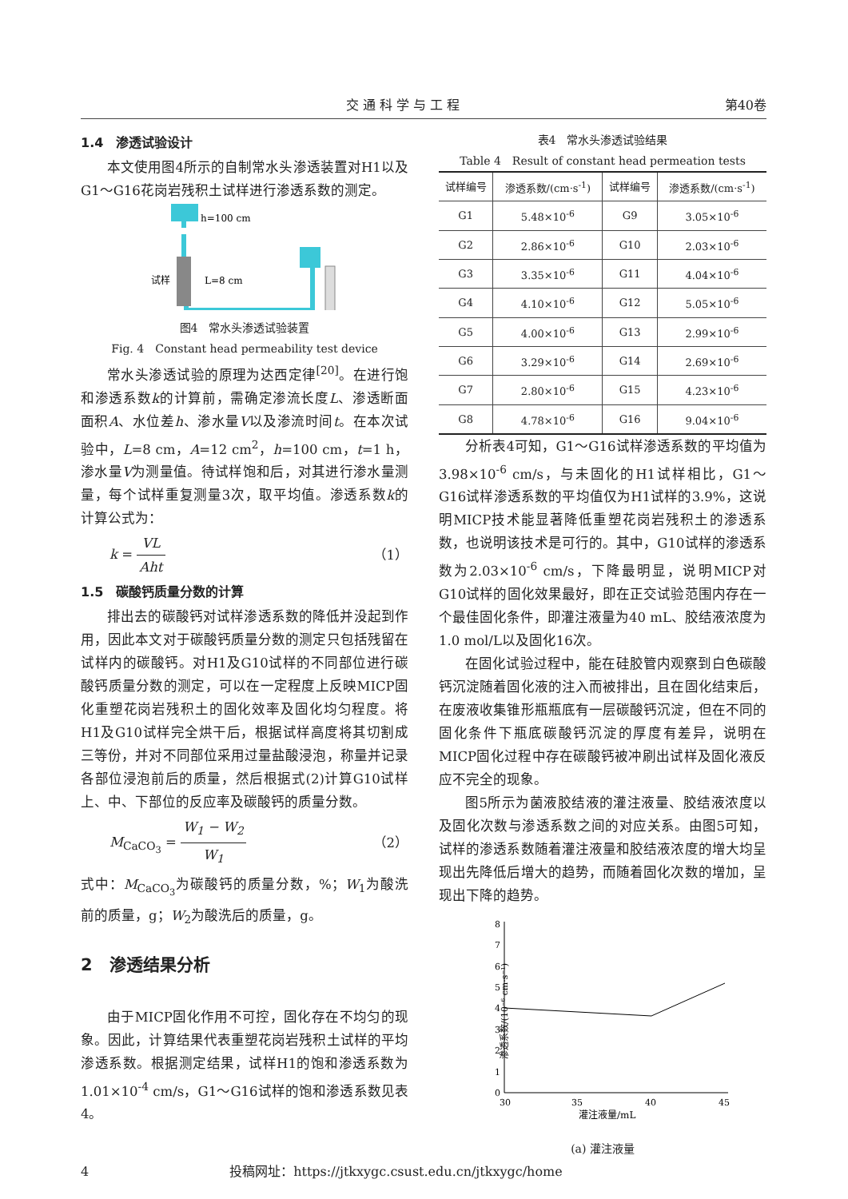交 通 科 学 与 工 程 第40卷
1.4　渗透试验设计
本文使用图4所示的自制常水头渗透装置对H1以及G1～G16花岗岩残积土试样进行渗透系数的测定。
h=100 cm
L=8 cm
试样
图4　常水头渗透试验装置
Fig. 4　Constant head permeability test device
常水头渗透试验的原理为达西定律<sup>[20]</sup>。在进行饱和渗透系数k的计算前，需确定渗流长度L、渗透断面面积A、水位差h、渗水量V以及渗流时间t。在本次试验中，L=8 cm，A=12 cm<sup>2</sup>，h=100 cm，t=1 h，渗水量V为测量值。待试样饱和后，对其进行渗水量测量，每个试样重复测量3次，取平均值。渗透系数k的计算公式为：
k = VL Aht （1）
1.5　碳酸钙质量分数的计算
排出去的碳酸钙对试样渗透系数的降低并没起到作用，因此本文对于碳酸钙质量分数的测定只包括残留在试样内的碳酸钙。对H1及G10试样的不同部位进行碳酸钙质量分数的测定，可以在一定程度上反映MICP固化重塑花岗岩残积土的固化效率及固化均匀程度。将H1及G10试样完全烘干后，根据试样高度将其切割成三等份，并对不同部位采用过量盐酸浸泡，称量并记录各部位浸泡前后的质量，然后根据式(2)计算G10试样上、中、下部位的反应率及碳酸钙的质量分数。
M<sub>CaCO<sub>3</sub></sub> = W<sub>1</sub> − W<sub>2</sub> W<sub>1</sub> （2）
式中：M<sub>CaCO<sub>3</sub></sub>为碳酸钙的质量分数，%；W<sub>1</sub>为酸洗前的质量，g；W<sub>2</sub>为酸洗后的质量，g。
2　渗透结果分析
由于MICP固化作用不可控，固化存在不均匀的现象。因此，计算结果代表重塑花岗岩残积土试样的平均渗透系数。根据测定结果，试样H1的饱和渗透系数为1.01×10<sup>-4</sup> cm/s，G1～G16试样的饱和渗透系数见表4。
表4　常水头渗透试验结果
Table 4　Result of constant head permeation tests
| 试样编号 | 渗透系数/(cm·s<sup>-1</sup>) | 试样编号 | 渗透系数/(cm·s<sup>-1</sup>) |
| --- | --- | --- | --- |
| G1 | 5.48×10<sup>-6</sup> | G9 | 3.05×10<sup>-6</sup> |
| G2 | 2.86×10<sup>-6</sup> | G10 | 2.03×10<sup>-6</sup> |
| G3 | 3.35×10<sup>-6</sup> | G11 | 4.04×10<sup>-6</sup> |
| G4 | 4.10×10<sup>-6</sup> | G12 | 5.05×10<sup>-6</sup> |
| G5 | 4.00×10<sup>-6</sup> | G13 | 2.99×10<sup>-6</sup> |
| G6 | 3.29×10<sup>-6</sup> | G14 | 2.69×10<sup>-6</sup> |
| G7 | 2.80×10<sup>-6</sup> | G15 | 4.23×10<sup>-6</sup> |
| G8 | 4.78×10<sup>-6</sup> | G16 | 9.04×10<sup>-6</sup> |
分析表4可知，G1～G16试样渗透系数的平均值为3.98×10<sup>-6</sup> cm/s，与未固化的H1试样相比，G1～G16试样渗透系数的平均值仅为H1试样的3.9%，这说明MICP技术能显著降低重塑花岗岩残积土的渗透系数，也说明该技术是可行的。其中，G10试样的渗透系数为2.03×10<sup>-6</sup> cm/s，下降最明显，说明MICP对G10试样的固化效果最好，即在正交试验范围内存在一个最佳固化条件，即灌注液量为40 mL、胶结液浓度为1.0 mol/L以及固化16次。
在固化试验过程中，能在硅胶管内观察到白色碳酸钙沉淀随着固化液的注入而被排出，且在固化结束后，在废液收集锥形瓶瓶底有一层碳酸钙沉淀，但在不同的固化条件下瓶底碳酸钙沉淀的厚度有差异，说明在MICP固化过程中存在碳酸钙被冲刷出试样及固化液反应不完全的现象。
图5所示为菌液胶结液的灌注液量、胶结液浓度以及固化次数与渗透系数之间的对应关系。由图5可知，试样的渗透系数随着灌注液量和胶结液浓度的增大均呈现出先降低后增大的趋势，而随着固化次数的增加，呈现出下降的趋势。
渗透系数/(10⁻⁶ cm·s⁻¹)
0
1
2
3
4
5
6
7
8
30
35
40
45
灌注液量/mL
(a) 灌注液量
4　　　　　　　　　　　投稿网址：https://jtkxygc.csust.edu.cn/jtkxygc/home